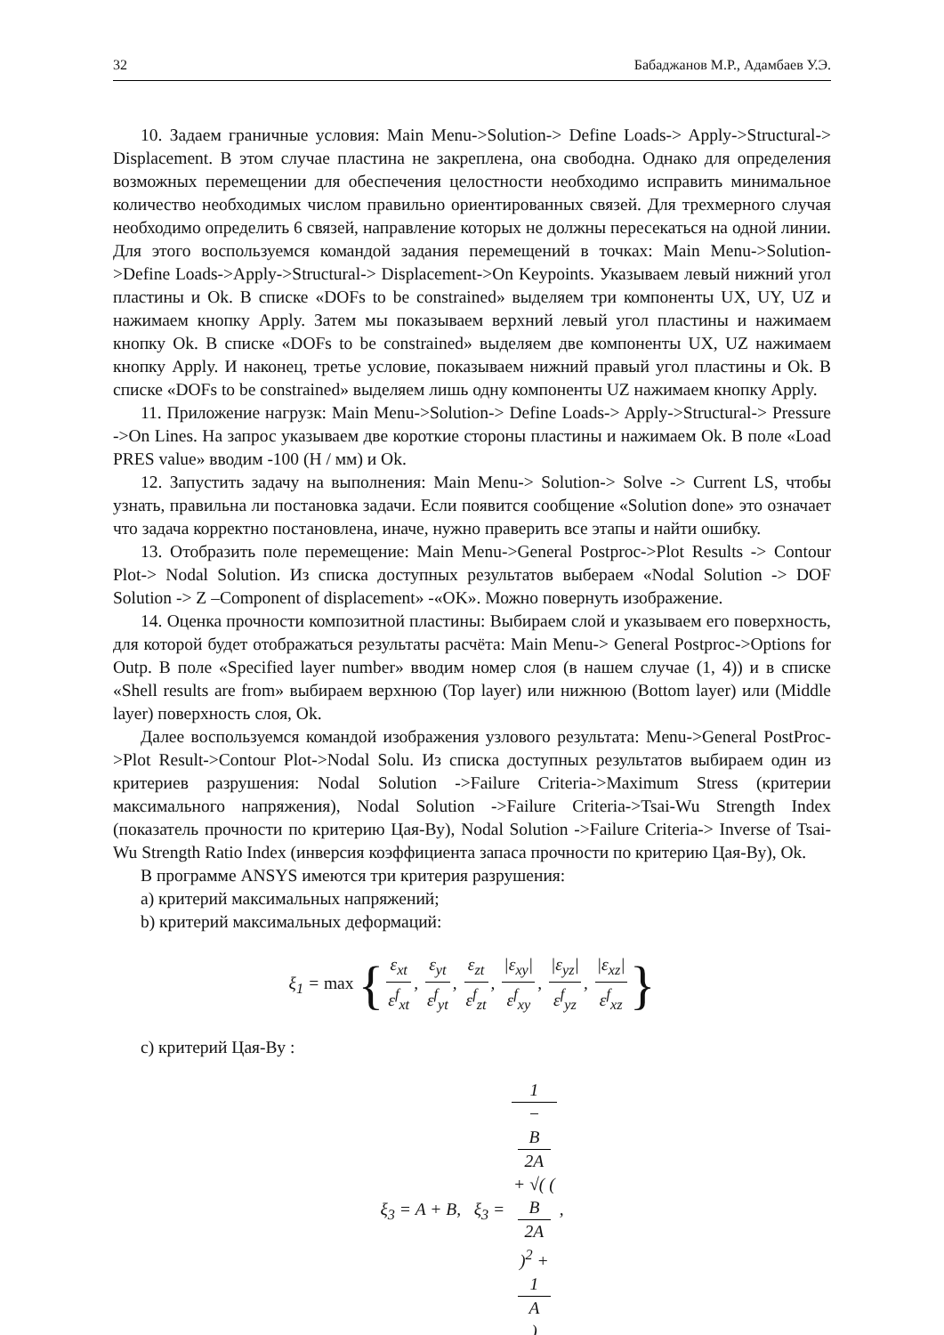32 Бабаджанов М.Р., Адамбаев У.Э.
10. Задаем граничные условия: Main Menu->Solution-> Define Loads-> Apply->Structural-> Displacement. В этом случае пластина не закреплена, она свободна. Однако для определения возможных перемещении для обеспечения целостности необходимо исправить минимальное количество необходимых числом правильно ориентированных связей. Для трехмерного случая необходимо определить 6 связей, направление которых не должны пересекаться на одной линии. Для этого воспользуемся командой задания перемещений в точках: Main Menu->Solution->Define Loads->Apply->Structural-> Displacement->On Keypoints. Указываем левый нижний угол пластины и Ok. В списке «DOFs to be constrained» выделяем три компоненты UX, UY, UZ и нажимаем кнопку Apply. Затем мы показываем верхний левый угол пластины и нажимаем кнопку Ok. В списке «DOFs to be constrained» выделяем две компоненты UX, UZ нажимаем кнопку Apply. И наконец, третье условие, показываем нижний правый угол пластины и Ok. В списке «DOFs to be constrained» выделяем лишь одну компоненты UZ нажимаем кнопку Apply.
11. Приложение нагрузк: Main Menu->Solution-> Define Loads-> Apply->Structural-> Pressure ->On Lines. На запрос указываем две короткие стороны пластины и нажимаем Ok. В поле «Load PRES value» вводим -100 (Н / мм) и Ok.
12. Запустить задачу на выполнения: Main Menu-> Solution-> Solve -> Current LS, чтобы узнать, правильна ли постановка задачи. Если появится сообщение «Solution done» это означает что задача корректно постановлена, иначе, нужно праверить все этапы и найти ошибку.
13. Отобразить поле перемещение: Main Menu->General Postproc->Plot Results -> Contour Plot-> Nodal Solution. Из списка доступных результатов выбераем «Nodal Solution -> DOF Solution -> Z –Component of displacement» -«OK». Можно повернуть изображение.
14. Оценка прочности композитной пластины: Выбираем слой и указываем его поверхность, для которой будет отображаться результаты расчёта: Main Menu-> General Postproc->Options for Outp. В поле «Specified layer number» вводим номер слоя (в нашем случае (1, 4)) и в списке «Shell results are from» выбираем верхнюю (Top layer) или нижнюю (Bottom layer) или (Middle layer) поверхность слоя, Ok.
Далее воспользуемся командой изображения узлового результата: Menu->General PostProc->Plot Result->Contour Plot->Nodal Solu. Из списка доступных результатов выбираем один из критериев разрушения: Nodal Solution ->Failure Criteria->Maximum Stress (критерии максимального напряжения), Nodal Solution ->Failure Criteria->Tsai-Wu Strength Index (показатель прочности по критерию Цая-Ву), Nodal Solution ->Failure Criteria-> Inverse of Tsai-Wu Strength Ratio Index (инверсия коэффициента запаса прочности по критерию Цая-Ву), Ok.
В программе ANSYS имеются три критерия разрушения:
a) критерий максимальных напряжений;
b) критерий максимальных деформаций:
ξ<sub>1</sub> = max { ε<sub>xt</sub> ε<sup>f</sup><sub>xt</sub>, ε<sub>yt</sub> ε<sup>f</sup><sub>yt</sub>, ε<sub>zt</sub> ε<sup>f</sup><sub>zt</sub>, |ε<sub>xy</sub>| ε<sup>f</sup><sub>xy</sub>, |ε<sub>yz</sub>| ε<sup>f</sup><sub>yz</sub>, |ε<sub>xz</sub>| ε<sup>f</sup><sub>xz</sub> }
c) критерий Цая-Ву :
ξ<sub>3</sub> = A + B, ξ<sub>3</sub> = 1 −
B
2A
+ √( (B
2A)<sup>2</sup> +
1
A
),